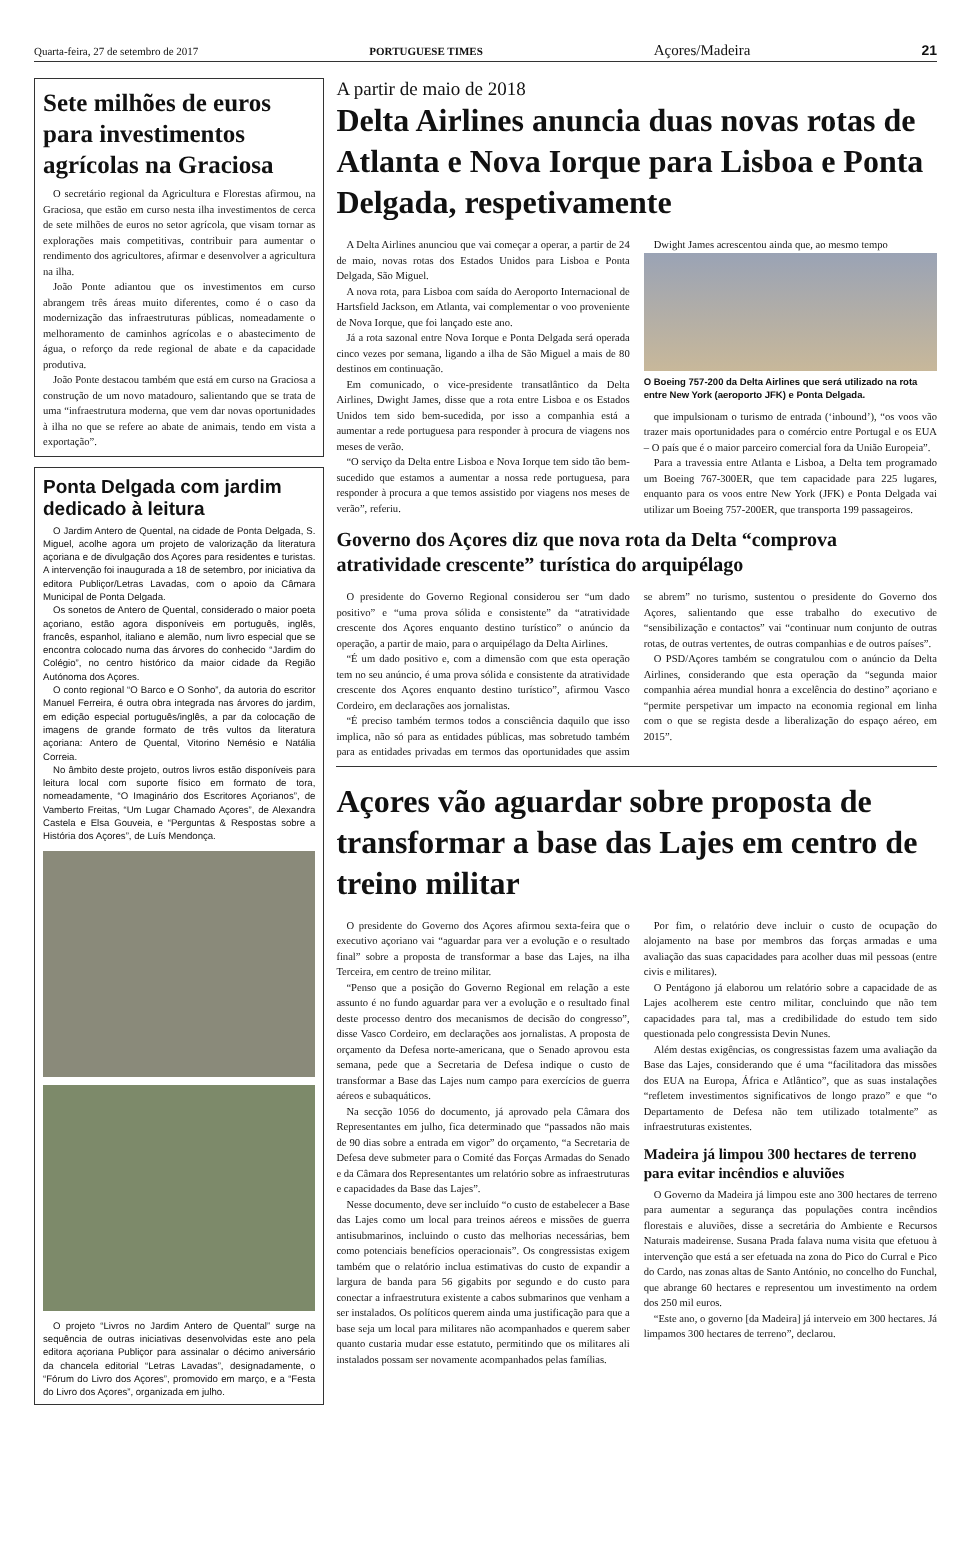Quarta-feira, 27 de setembro de 2017 PORTUGUESE TIMES Açores/Madeira 21
Sete milhões de euros para investimentos agrícolas na Graciosa
O secretário regional da Agricultura e Florestas afirmou, na Graciosa, que estão em curso nesta ilha investimentos de cerca de sete milhões de euros no setor agrícola, que visam tornar as explorações mais competitivas, contribuir para aumentar o rendimento dos agricultores, afirmar e desenvolver a agricultura na ilha.
João Ponte adiantou que os investimentos em curso abrangem três áreas muito diferentes, como é o caso da modernização das infraestruturas públicas, nomeadamente o melhoramento de caminhos agrícolas e o abastecimento de água, o reforço da rede regional de abate e da capacidade produtiva.
João Ponte destacou também que está em curso na Graciosa a construção de um novo matadouro, salientando que se trata de uma “infraestrutura moderna, que vem dar novas oportunidades à ilha no que se refere ao abate de animais, tendo em vista a exportação”.
Ponta Delgada com jardim dedicado à leitura
O Jardim Antero de Quental, na cidade de Ponta Delgada, S. Miguel, acolhe agora um projeto de valorização da literatura açoriana e de divulgação dos Açores para residentes e turistas. A intervenção foi inaugurada a 18 de setembro, por iniciativa da editora Publiçor/Letras Lavadas, com o apoio da Câmara Municipal de Ponta Delgada.
Os sonetos de Antero de Quental, considerado o maior poeta açoriano, estão agora disponíveis em português, inglês, francês, espanhol, italiano e alemão, num livro especial que se encontra colocado numa das árvores do conhecido “Jardim do Colégio”, no centro histórico da maior cidade da Região Autónoma dos Açores.
O conto regional “O Barco e O Sonho”, da autoria do escritor Manuel Ferreira, é outra obra integrada nas árvores do jardim, em edição especial português/inglês, a par da colocação de imagens de grande formato de três vultos da literatura açoriana: Antero de Quental, Vitorino Nemésio e Natália Correia.
No âmbito deste projeto, outros livros estão disponíveis para leitura local com suporte físico em formato de tora, nomeadamente, “O Imaginário dos Escritores Açorianos”, de Vamberto Freitas, “Um Lugar Chamado Açores”, de Alexandra Castela e Elsa Gouveia, e “Perguntas & Respostas sobre a História dos Açores”, de Luís Mendonça.
O projeto “Livros no Jardim Antero de Quental” surge na sequência de outras iniciativas desenvolvidas este ano pela editora açoriana Publiçor para assinalar o décimo aniversário da chancela editorial “Letras Lavadas”, designadamente, o “Fórum do Livro dos Açores”, promovido em março, e a “Festa do Livro dos Açores”, organizada em julho.
A partir de maio de 2018
Delta Airlines anuncia duas novas rotas de Atlanta e Nova Iorque para Lisboa e Ponta Delgada, respetivamente
A Delta Airlines anunciou que vai começar a operar, a partir de 24 de maio, novas rotas dos Estados Unidos para Lisboa e Ponta Delgada, São Miguel.
A nova rota, para Lisboa com saída do Aeroporto Internacional de Hartsfield Jackson, em Atlanta, vai complementar o voo proveniente de Nova Iorque, que foi lançado este ano.
Já a rota sazonal entre Nova Iorque e Ponta Delgada será operada cinco vezes por semana, ligando a ilha de São Miguel a mais de 80 destinos em continuação.
Em comunicado, o vice-presidente transatlântico da Delta Airlines, Dwight James, disse que a rota entre Lisboa e os Estados Unidos tem sido bem-sucedida, por isso a companhia está a aumentar a rede portuguesa para responder à procura de viagens nos meses de verão.
“O serviço da Delta entre Lisboa e Nova Iorque tem sido tão bem-sucedido que estamos a aumentar a nossa rede portuguesa, para responder à procura a que temos assistido por viagens nos meses de verão”, referiu.
Dwight James acrescentou ainda que, ao mesmo tempo
O Boeing 757-200 da Delta Airlines que será utilizado na rota entre New York (aeroporto JFK) e Ponta Delgada.
que impulsionam o turismo de entrada (‘inbound’), “os voos vão trazer mais oportunidades para o comércio entre Portugal e os EUA – O país que é o maior parceiro comercial fora da União Europeia”.
Para a travessia entre Atlanta e Lisboa, a Delta tem programado um Boeing 767-300ER, que tem capacidade para 225 lugares, enquanto para os voos entre New York (JFK) e Ponta Delgada vai utilizar um Boeing 757-200ER, que transporta 199 passageiros.
Governo dos Açores diz que nova rota da Delta “comprova atratividade crescente” turística do arquipélago
O presidente do Governo Regional considerou ser “um dado positivo” e “uma prova sólida e consistente” da “atratividade crescente dos Açores enquanto destino turístico” o anúncio da operação, a partir de maio, para o arquipélago da Delta Airlines.
“É um dado positivo e, com a dimensão com que esta operação tem no seu anúncio, é uma prova sólida e consistente da atratividade crescente dos Açores enquanto destino turístico”, afirmou Vasco Cordeiro, em declarações aos jornalistas.
“É preciso também termos todos a consciência daquilo que isso implica, não só para as entidades públicas, mas sobretudo também para as entidades privadas em termos das oportunidades que assim se abrem” no turismo, sustentou o presidente do Governo dos Açores, salientando que esse trabalho do executivo de “sensibilização e contactos” vai “continuar num conjunto de outras rotas, de outras vertentes, de outras companhias e de outros países”.
O PSD/Açores também se congratulou com o anúncio da Delta Airlines, considerando que esta operação da “segunda maior companhia aérea mundial honra a excelência do destino” açoriano e “permite perspetivar um impacto na economia regional em linha com o que se regista desde a liberalização do espaço aéreo, em 2015”.
Açores vão aguardar sobre proposta de transformar a base das Lajes em centro de treino militar
O presidente do Governo dos Açores afirmou sexta-feira que o executivo açoriano vai “aguardar para ver a evolução e o resultado final” sobre a proposta de transformar a base das Lajes, na ilha Terceira, em centro de treino militar.
“Penso que a posição do Governo Regional em relação a este assunto é no fundo aguardar para ver a evolução e o resultado final deste processo dentro dos mecanismos de decisão do congresso”, disse Vasco Cordeiro, em declarações aos jornalistas. A proposta de orçamento da Defesa norte-americana, que o Senado aprovou esta semana, pede que a Secretaria de Defesa indique o custo de transformar a Base das Lajes num campo para exercícios de guerra aéreos e subaquáticos.
Na secção 1056 do documento, já aprovado pela Câmara dos Representantes em julho, fica determinado que “passados não mais de 90 dias sobre a entrada em vigor” do orçamento, “a Secretaria de Defesa deve submeter para o Comité das Forças Armadas do Senado e da Câmara dos Representantes um relatório sobre as infraestruturas e capacidades da Base das Lajes”.
Nesse documento, deve ser incluído “o custo de estabelecer a Base das Lajes como um local para treinos aéreos e missões de guerra antisubmarinos, incluindo o custo das melhorias necessárias, bem como potenciais benefícios operacionais”. Os congressistas exigem também que o relatório inclua estimativas do custo de expandir a largura de banda para 56 gigabits por segundo e do custo para conectar a infraestrutura existente a cabos submarinos que venham a ser instalados. Os políticos querem ainda uma justificação para que a base seja um local para militares não acompanhados e querem saber quanto custaria mudar esse estatuto, permitindo que os militares ali instalados possam ser novamente acompanhados pelas famílias.
Por fim, o relatório deve incluir o custo de ocupação do alojamento na base por membros das forças armadas e uma avaliação das suas capacidades para acolher duas mil pessoas (entre civis e militares).
O Pentágono já elaborou um relatório sobre a capacidade de as Lajes acolherem este centro militar, concluindo que não tem capacidades para tal, mas a credibilidade do estudo tem sido questionada pelo congressista Devin Nunes.
Além destas exigências, os congressistas fazem uma avaliação da Base das Lajes, considerando que é uma “facilitadora das missões dos EUA na Europa, África e Atlântico”, que as suas instalações “refletem investimentos significativos de longo prazo” e que “o Departamento de Defesa não tem utilizado totalmente” as infraestruturas existentes.
Madeira já limpou 300 hectares de terreno para evitar incêndios e aluviões
O Governo da Madeira já limpou este ano 300 hectares de terreno para aumentar a segurança das populações contra incêndios florestais e aluviões, disse a secretária do Ambiente e Recursos Naturais madeirense. Susana Prada falava numa visita que efetuou à intervenção que está a ser efetuada na zona do Pico do Curral e Pico do Cardo, nas zonas altas de Santo António, no concelho do Funchal, que abrange 60 hectares e representou um investimento na ordem dos 250 mil euros.
“Este ano, o governo [da Madeira] já interveio em 300 hectares. Já limpamos 300 hectares de terreno”, declarou.